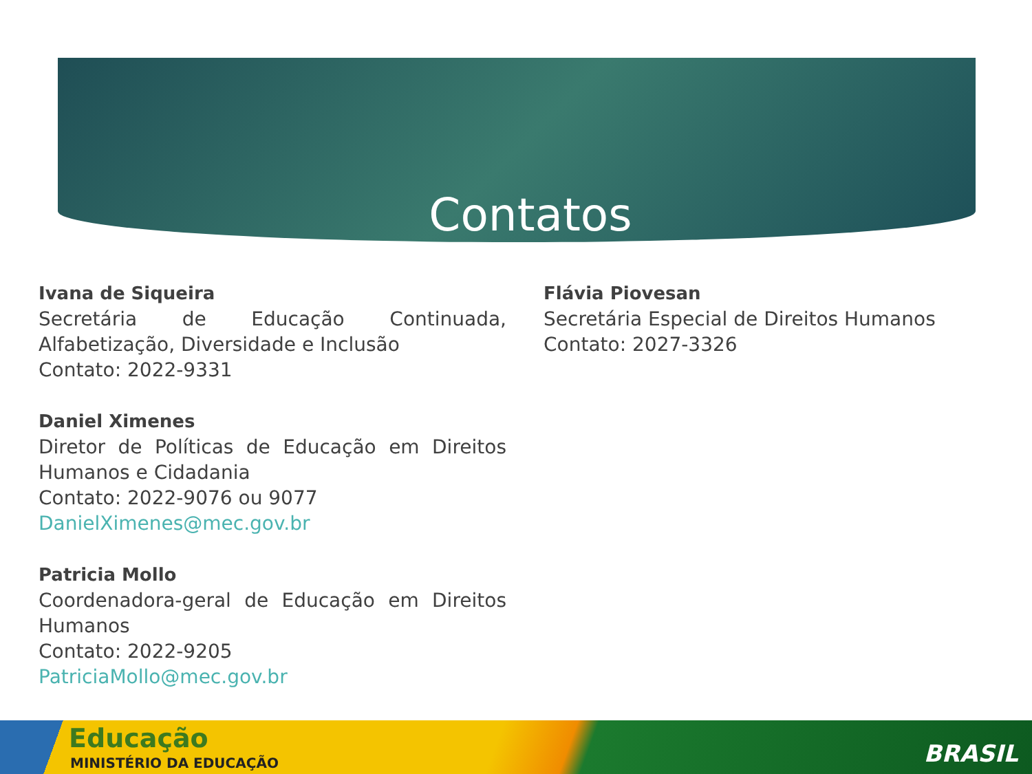Contatos
Ivana de Siqueira
Secretária de Educação Continuada, Alfabetização, Diversidade e Inclusão
Contato: 2022-9331
Daniel Ximenes
Diretor de Políticas de Educação em Direitos Humanos e Cidadania
Contato: 2022-9076 ou 9077
DanielXimenes@mec.gov.br
Patricia Mollo
Coordenadora-geral de Educação em Direitos Humanos
Contato: 2022-9205
PatriciaMollo@mec.gov.br
Flávia Piovesan
Secretária Especial de Direitos Humanos
Contato: 2027-3326
Educação
MINISTÉRIO DA EDUCAÇÃO BRASIL